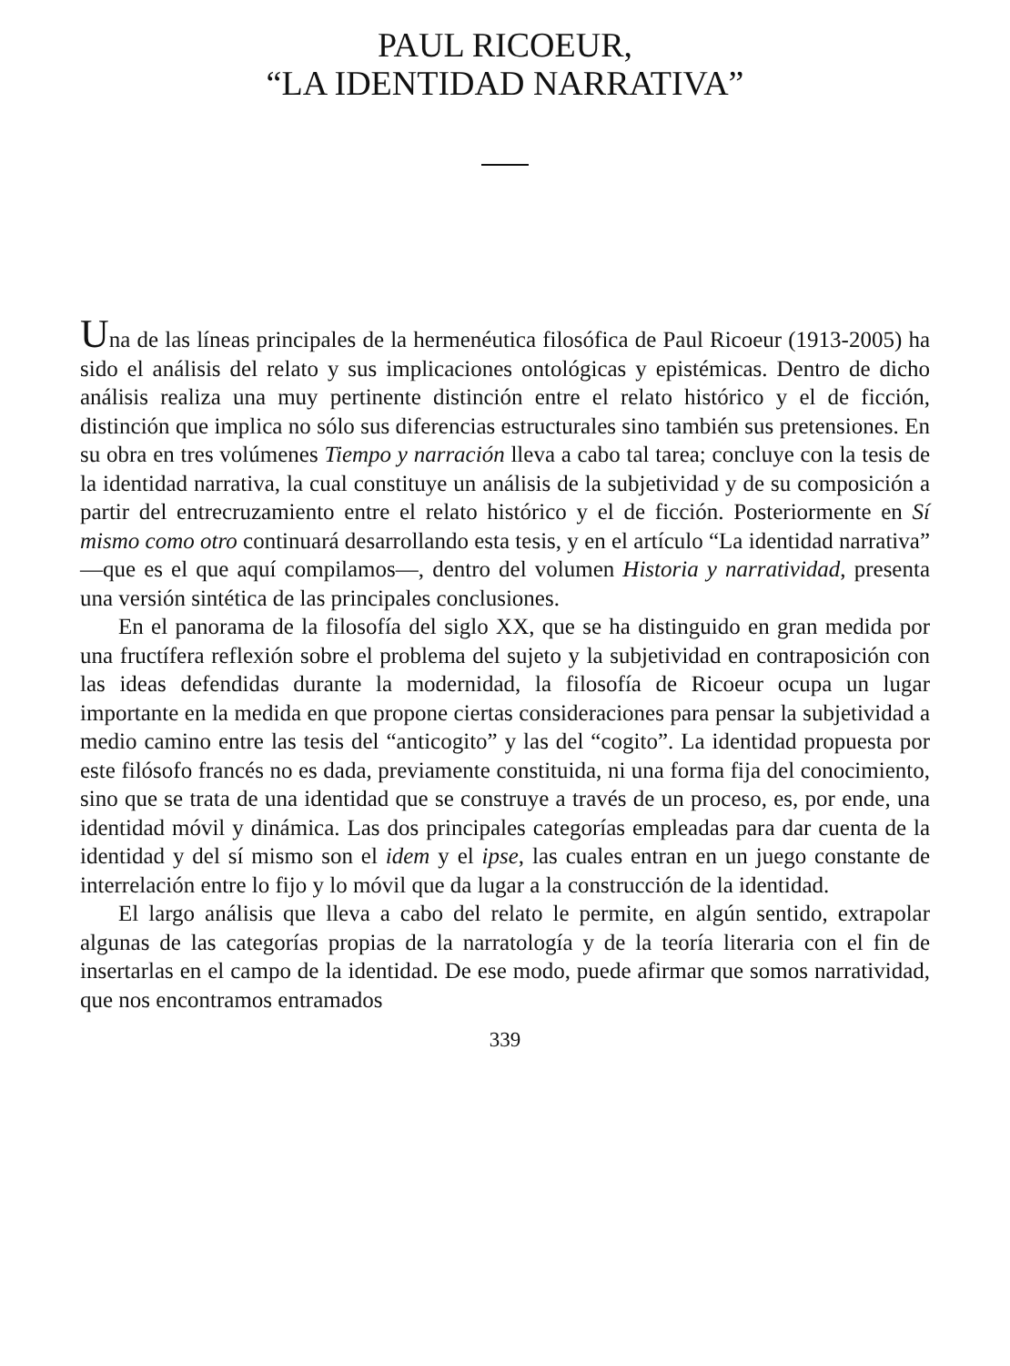PAUL RICOEUR,
“LA IDENTIDAD NARRATIVA”
Una de las líneas principales de la hermenéutica filosófica de Paul Ricoeur (1913-2005) ha sido el análisis del relato y sus implicaciones ontológicas y epistémicas. Dentro de dicho análisis realiza una muy pertinente distinción entre el relato histórico y el de ficción, distinción que implica no sólo sus diferencias estructurales sino también sus pretensiones. En su obra en tres volúmenes Tiempo y narración lleva a cabo tal tarea; concluye con la tesis de la identidad narrativa, la cual constituye un análisis de la subjetividad y de su composición a partir del entrecruzamiento entre el relato histórico y el de ficción. Posteriormente en Sí mismo como otro continuará desarrollando esta tesis, y en el artículo “La identidad narrativa” —que es el que aquí compilamos—, dentro del volumen Historia y narratividad, presenta una versión sintética de las principales conclusiones.
En el panorama de la filosofía del siglo XX, que se ha distinguido en gran medida por una fructífera reflexión sobre el problema del sujeto y la subjetividad en contraposición con las ideas defendidas durante la modernidad, la filosofía de Ricoeur ocupa un lugar importante en la medida en que propone ciertas consideraciones para pensar la subjetividad a medio camino entre las tesis del “anticogito” y las del “cogito”. La identidad propuesta por este filósofo francés no es dada, previamente constituida, ni una forma fija del conocimiento, sino que se trata de una identidad que se construye a través de un proceso, es, por ende, una identidad móvil y dinámica. Las dos principales categorías empleadas para dar cuenta de la identidad y del sí mismo son el idem y el ipse, las cuales entran en un juego constante de interrelación entre lo fijo y lo móvil que da lugar a la construcción de la identidad.
El largo análisis que lleva a cabo del relato le permite, en algún sentido, extrapolar algunas de las categorías propias de la narratología y de la teoría literaria con el fin de insertarlas en el campo de la identidad. De ese modo, puede afirmar que somos narratividad, que nos encontramos entramados
339